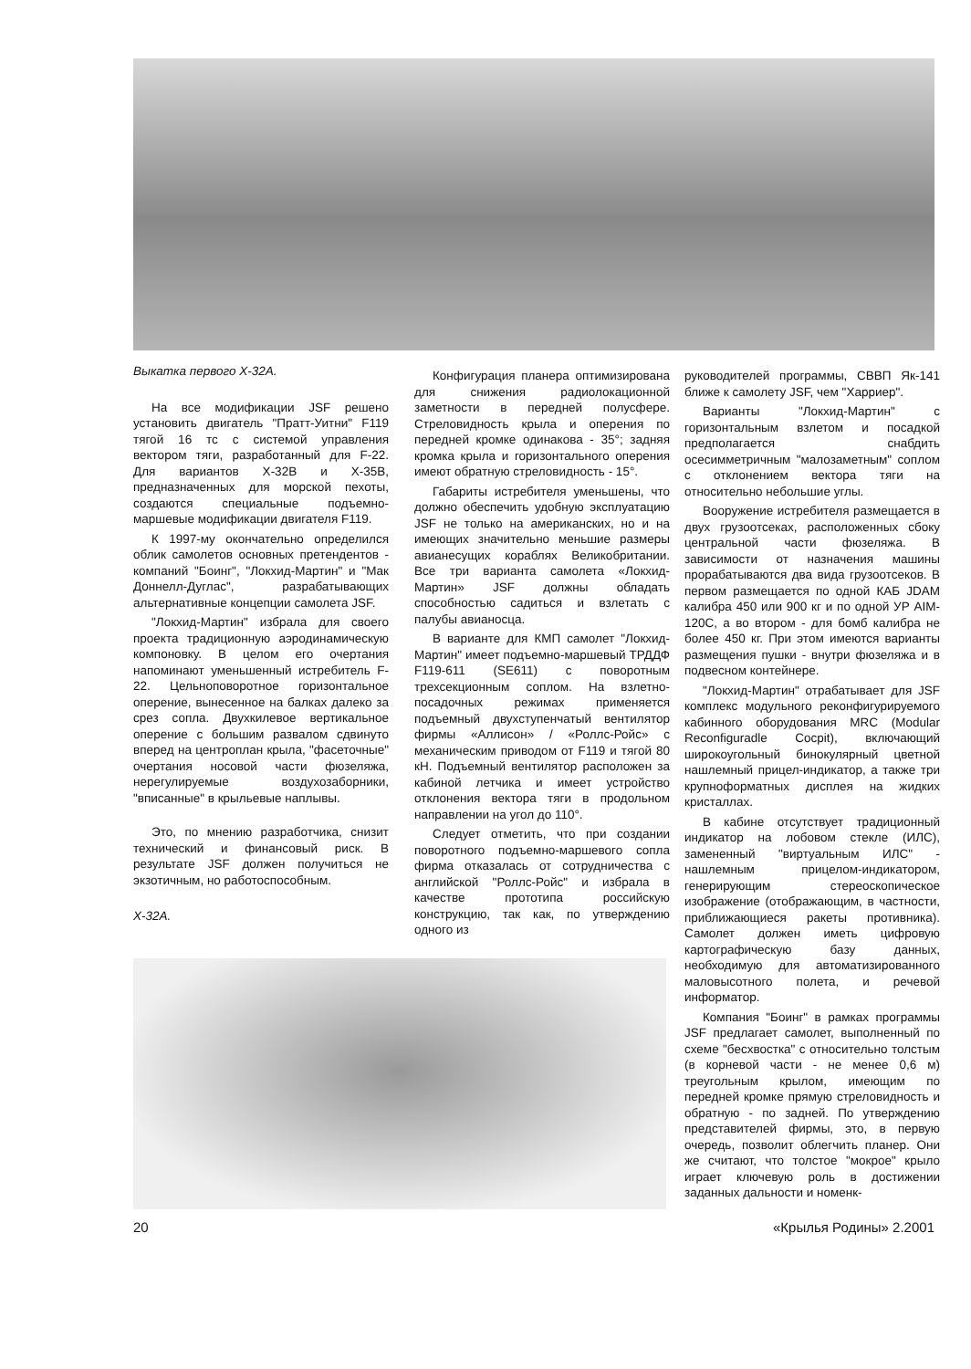Выкатка первого Х-32А.
На все модификации JSF решено установить двигатель "Пратт-Уитни" F119 тягой 16 тс с системой управления вектором тяги, разработанный для F-22. Для вариантов Х-32В и Х-35В, предназначенных для морской пехоты, создаются специальные подъемно-маршевые модификации двигателя F119.
К 1997-му окончательно определился облик самолетов основных претендентов - компаний "Боинг", "Локхид-Мартин" и "Мак Доннелл-Дуглас", разрабатывающих альтернативные концепции самолета JSF.
"Локхид-Мартин" избрала для своего проекта традиционную аэродинамическую компоновку. В целом его очертания напоминают уменьшенный истребитель F-22. Цельноповоротное горизонтальное оперение, вынесенное на балках далеко за срез сопла. Двухкилевое вертикальное оперение с большим развалом сдвинуто вперед на центроплан крыла, "фасеточные" очертания носовой части фюзеляжа, нерегулируемые воздухозаборники, "вписанные" в крыльевые наплывы.
Это, по мнению разработчика, снизит технический и финансовый риск. В результате JSF должен получиться не экзотичным, но работоспособным.
Х-32А.
Конфигурация планера оптимизирована для снижения радиолокационной заметности в передней полусфере. Стреловидность крыла и оперения по передней кромке одинакова - 35°; задняя кромка крыла и горизонтального оперения имеют обратную стреловидность - 15°.
Габариты истребителя уменьшены, что должно обеспечить удобную эксплуатацию JSF не только на американских, но и на имеющих значительно меньшие размеры авианесущих кораблях Великобритании. Все три варианта самолета «Локхид-Мартин» JSF должны обладать способностью садиться и взлетать с палубы авианосца.
В варианте для КМП самолет "Локхид-Мартин" имеет подъемно-маршевый ТРДДФ F119-611 (SE611) с поворотным трехсекционным соплом. На взлетно-посадочных режимах применяется подъемный двухступенчатый вентилятор фирмы «Аллисон» / «Роллс-Ройс» с механическим приводом от F119 и тягой 80 кН. Подъемный вентилятор расположен за кабиной летчика и имеет устройство отклонения вектора тяги в продольном направлении на угол до 110°.
Следует отметить, что при создании поворотного подъемно-маршевого сопла фирма отказалась от сотрудничества с английской "Роллс-Ройс" и избрала в качестве прототипа российскую конструкцию, так как, по утверждению одного из
руководителей программы, СВВП Як-141 ближе к самолету JSF, чем "Харриер".
Варианты "Локхид-Мартин" с горизонтальным взлетом и посадкой предполагается снабдить осесимметричным "малозаметным" соплом с отклонением вектора тяги на относительно небольшие углы.
Вооружение истребителя размещается в двух грузоотсеках, расположенных сбоку центральной части фюзеляжа. В зависимости от назначения машины прорабатываются два вида грузоотсеков. В первом размещается по одной КАБ JDAM калибра 450 или 900 кг и по одной УР AIM-120C, а во втором - для бомб калибра не более 450 кг. При этом имеются варианты размещения пушки - внутри фюзеляжа и в подвесном контейнере.
"Локхид-Мартин" отрабатывает для JSF комплекс модульного реконфигурируемого кабинного оборудования MRC (Modular Reconfiguradle Cocpit), включающий широкоугольный бинокулярный цветной нашлемный прицел-индикатор, а также три крупноформатных дисплея на жидких кристаллах.
В кабине отсутствует традиционный индикатор на лобовом стекле (ИЛС), замененный "виртуальным ИЛС" - нашлемным прицелом-индикатором, генерирующим стереоскопическое изображение (отображающим, в частности, приближающиеся ракеты противника). Самолет должен иметь цифровую картографическую базу данных, необходимую для автоматизированного маловысотного полета, и речевой информатор.
Компания "Боинг" в рамках программы JSF предлагает самолет, выполненный по схеме "бесхвостка" с относительно толстым (в корневой части - не менее 0,6 м) треугольным крылом, имеющим по передней кромке прямую стреловидность и обратную - по задней. По утверждению представителей фирмы, это, в первую очередь, позволит облегчить планер. Они же считают, что толстое "мокрое" крыло играет ключевую роль в достижении заданных дальности и номенк-
20 «Крылья Родины» 2.2001